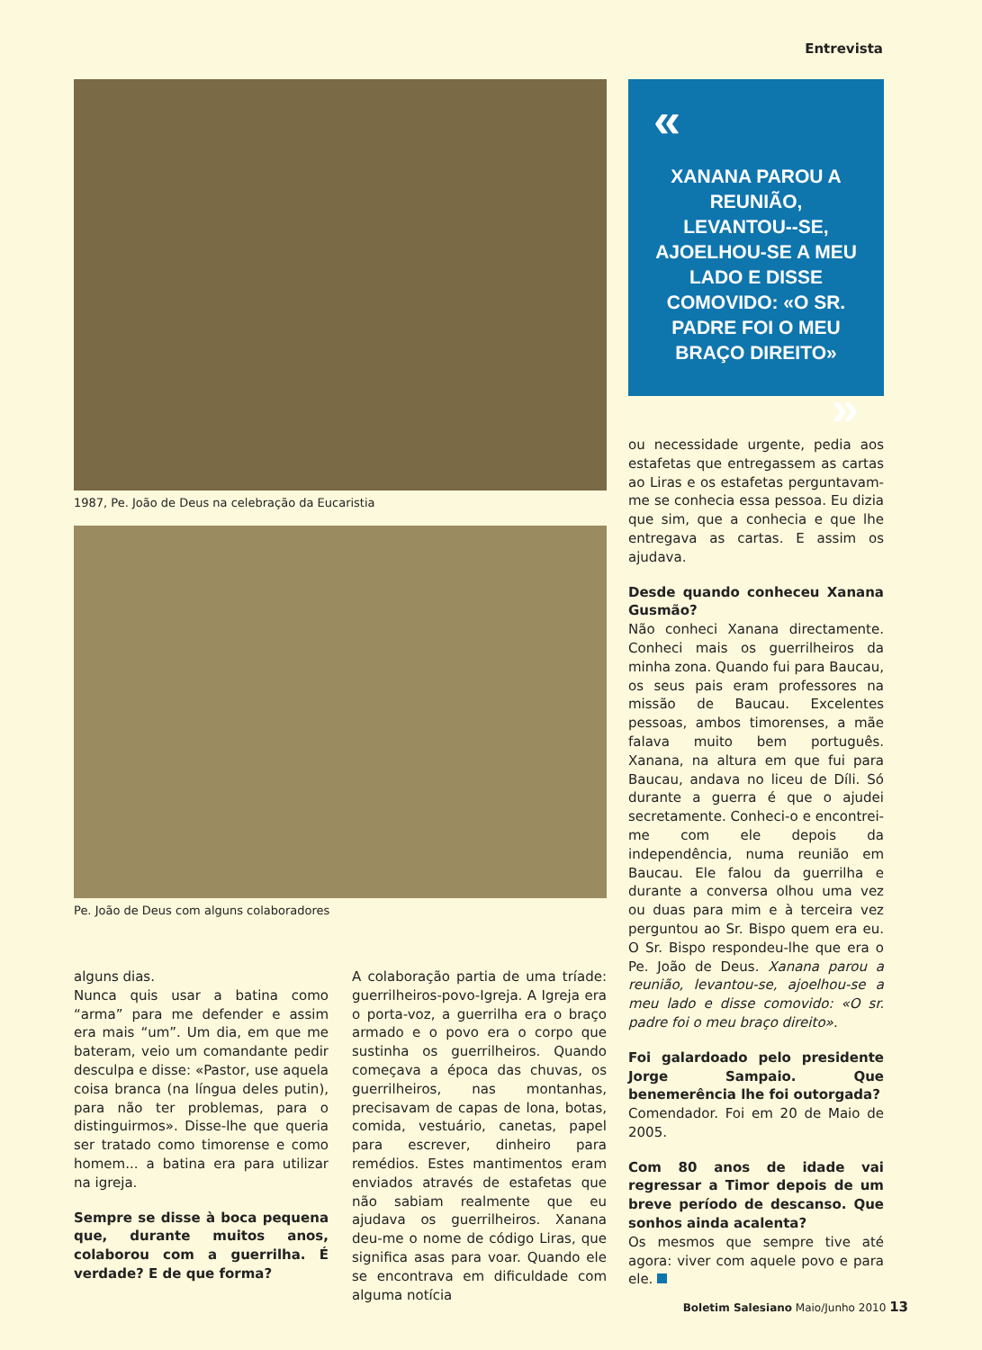Entrevista
1987, Pe. João de Deus na celebração da Eucaristia
Pe. João de Deus com alguns colaboradores
alguns dias.
Nunca quis usar a batina como “arma” para me defender e assim era mais “um”. Um dia, em que me bateram, veio um comandante pedir desculpa e disse: «Pastor, use aquela coisa branca (na língua deles putin), para não ter problemas, para o distinguirmos». Disse-lhe que queria ser tratado como timorense e como homem... a batina era para utilizar na igreja.
Sempre se disse à boca pequena que, durante muitos anos, colaborou com a guerrilha. É verdade? E de que forma?
A colaboração partia de uma tríade: guerrilheiros-povo-Igreja. A Igreja era o porta-voz, a guerrilha era o braço armado e o povo era o corpo que sustinha os guerrilheiros. Quando começava a época das chuvas, os guerrilheiros, nas montanhas, precisavam de capas de lona, botas, comida, vestuário, canetas, papel para escrever, dinheiro para remédios. Estes mantimentos eram enviados através de estafetas que não sabiam realmente que eu ajudava os guerrilheiros. Xanana deu-me o nome de código Liras, que significa asas para voar. Quando ele se encontrava em dificuldade com alguma notícia
«
XANANA PAROU A REUNIÃO, LEVANTOU--SE, AJOELHOU-SE A MEU LADO E DISSE COMOVIDO: «O SR. PADRE FOI O MEU BRAÇO DIREITO»
»
ou necessidade urgente, pedia aos estafetas que entregassem as cartas ao Liras e os estafetas perguntavam-me se conhecia essa pessoa. Eu dizia que sim, que a conhecia e que lhe entregava as cartas. E assim os ajudava.
Desde quando conheceu Xanana Gusmão?
Não conheci Xanana directamente. Conheci mais os guerrilheiros da minha zona. Quando fui para Baucau, os seus pais eram professores na missão de Baucau. Excelentes pessoas, ambos timorenses, a mãe falava muito bem português. Xanana, na altura em que fui para Baucau, andava no liceu de Díli. Só durante a guerra é que o ajudei secretamente. Conheci-o e encontrei-me com ele depois da independência, numa reunião em Baucau. Ele falou da guerrilha e durante a conversa olhou uma vez ou duas para mim e à terceira vez perguntou ao Sr. Bispo quem era eu. O Sr. Bispo respondeu-lhe que era o Pe. João de Deus. Xanana parou a reunião, levantou-se, ajoelhou-se a meu lado e disse comovido: «O sr. padre foi o meu braço direito».
Foi galardoado pelo presidente Jorge Sampaio. Que benemerência lhe foi outorgada?
Comendador. Foi em 20 de Maio de 2005.
Com 80 anos de idade vai regressar a Timor depois de um breve período de descanso. Que sonhos ainda acalenta?
Os mesmos que sempre tive até agora: viver com aquele povo e para ele.
Boletim Salesiano Maio/Junho 2010 13